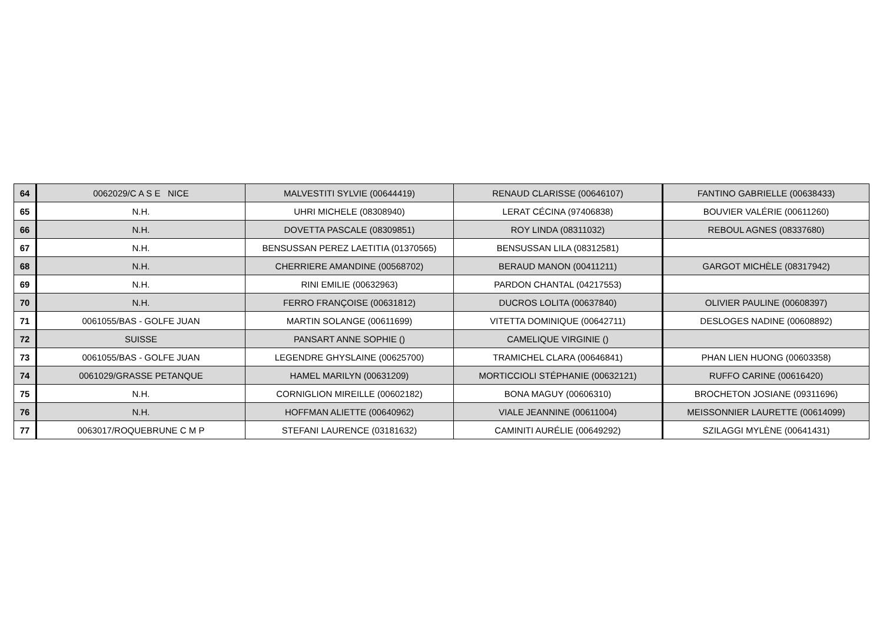| 64 | 0062029/C A S E NICE | MALVESTITI SYLVIE (00644419) | RENAUD CLARISSE (00646107) | FANTINO GABRIELLE (00638433) |
| 65 | N.H. | UHRI MICHELE (08308940) | LERAT CÉCINA (97406838) | BOUVIER VALÉRIE (00611260) |
| 66 | N.H. | DOVETTA PASCALE (08309851) | ROY LINDA (08311032) | REBOUL AGNES (08337680) |
| 67 | N.H. | BENSUSSAN PEREZ LAETITIA (01370565) | BENSUSSAN LILA (08312581) | |
| 68 | N.H. | CHERRIERE AMANDINE (00568702) | BERAUD MANON (00411211) | GARGOT MICHÈLE (08317942) |
| 69 | N.H. | RINI EMILIE (00632963) | PARDON CHANTAL (04217553) | |
| 70 | N.H. | FERRO FRANÇOISE (00631812) | DUCROS LOLITA (00637840) | OLIVIER PAULINE (00608397) |
| 71 | 0061055/BAS - GOLFE JUAN | MARTIN SOLANGE (00611699) | VITETTA DOMINIQUE (00642711) | DESLOGES NADINE (00608892) |
| 72 | SUISSE | PANSART ANNE SOPHIE () | CAMELIQUE VIRGINIE () | |
| 73 | 0061055/BAS - GOLFE JUAN | LEGENDRE GHYSLAINE (00625700) | TRAMICHEL CLARA (00646841) | PHAN LIEN HUONG (00603358) |
| 74 | 0061029/GRASSE PETANQUE | HAMEL MARILYN (00631209) | MORTICCIOLI STÉPHANIE (00632121) | RUFFO CARINE (00616420) |
| 75 | N.H. | CORNIGLION MIREILLE (00602182) | BONA MAGUY (00606310) | BROCHETON JOSIANE (09311696) |
| 76 | N.H. | HOFFMAN ALIETTE (00640962) | VIALE JEANNINE (00611004) | MEISSONNIER LAURETTE (00614099) |
| 77 | 0063017/ROQUEBRUNE C M P | STEFANI LAURENCE (03181632) | CAMINITI AURÉLIE (00649292) | SZILAGGI MYLÈNE (00641431) |